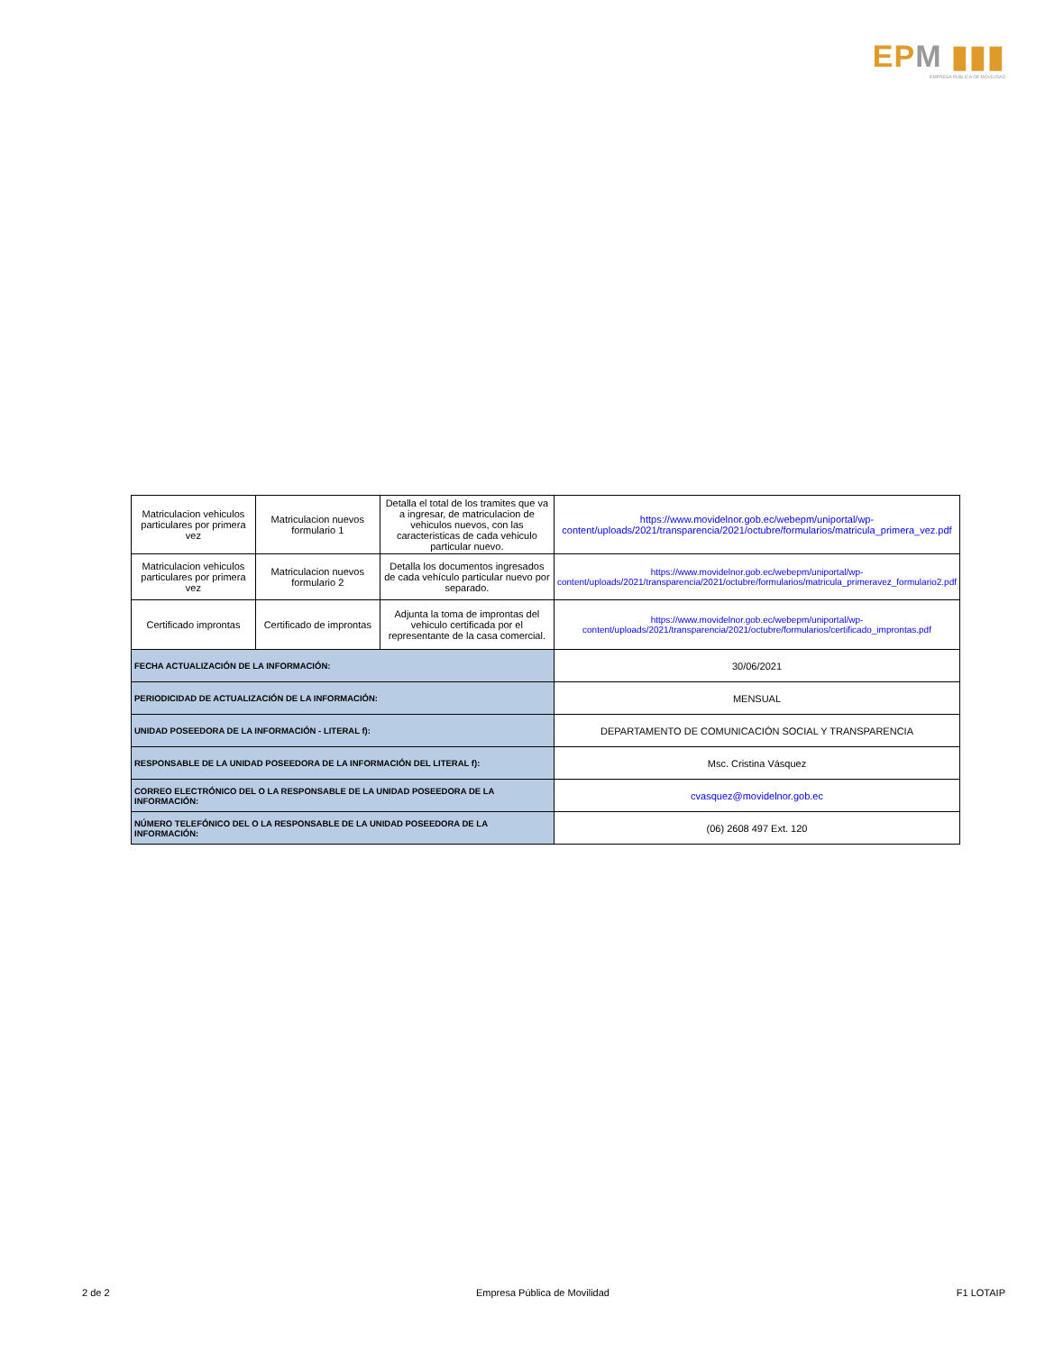EPM ▮▮▮
EMPRESA PÚBLICA DE MOVILIDAD
| Matriculacion vehiculos particulares por primera vez | Matriculacion nuevos formulario 1 | Detalla el total de los tramites que va a ingresar, de matriculacion de vehiculos nuevos, con las caracteristicas de cada vehiculo particular nuevo. | https://www.movidelnor.gob.ec/webepm/uniportal/wp-content/uploads/2021/transparencia/2021/octubre/formularios/matricula_primera_vez.pdf |
| Matriculacion vehiculos particulares por primera vez | Matriculacion nuevos formulario 2 | Detalla los documentos ingresados de cada vehículo particular nuevo por separado. | https://www.movidelnor.gob.ec/webepm/uniportal/wp-content/uploads/2021/transparencia/2021/octubre/formularios/matricula_primeravez_formulario2.pdf |
| Certificado improntas | Certificado de improntas | Adjunta la toma de improntas del vehiculo certificada por el representante de la casa comercial. | https://www.movidelnor.gob.ec/webepm/uniportal/wp-content/uploads/2021/transparencia/2021/octubre/formularios/certificado_improntas.pdf |
| FECHA ACTUALIZACIÓN DE LA INFORMACIÓN: | | | 30/06/2021 |
| PERIODICIDAD DE ACTUALIZACIÓN DE LA INFORMACIÓN: | | | MENSUAL |
| UNIDAD POSEEDORA DE LA INFORMACIÓN - LITERAL f): | | | DEPARTAMENTO DE COMUNICACIÓN SOCIAL Y TRANSPARENCIA |
| RESPONSABLE DE LA UNIDAD POSEEDORA DE LA INFORMACIÓN DEL LITERAL f): | | | Msc. Cristina Vásquez |
| CORREO ELECTRÓNICO DEL O LA RESPONSABLE DE LA UNIDAD POSEEDORA DE LA INFORMACIÓN: | | | cvasquez@movidelnor.gob.ec |
| NÚMERO TELEFÓNICO DEL O LA RESPONSABLE DE LA UNIDAD POSEEDORA DE LA INFORMACIÓN: | | | (06) 2608 497 Ext. 120 |
2 de 2 Empresa Pública de Movilidad F1 LOTAIP